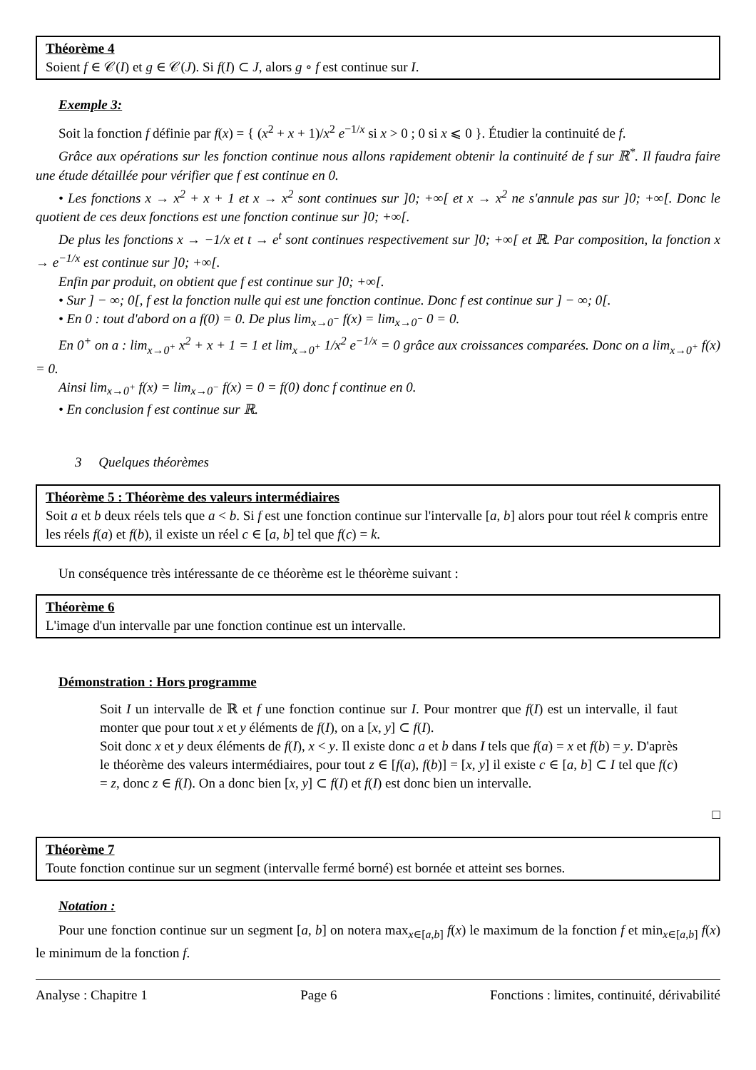Théorème 4
Soient f ∈ 𝒞(I) et g ∈ 𝒞(J). Si f(I) ⊂ J, alors g ∘ f est continue sur I.
Exemple 3:
Soit la fonction f définie par f(x) = { (x<sup>2</sup> + x + 1)/x<sup>2</sup> e<sup>−1/x</sup> si x > 0 ; 0 si x ⩽ 0 }. Étudier la continuité de f.
Grâce aux opérations sur les fonction continue nous allons rapidement obtenir la continuité de f sur ℝ<sup>*</sup>. Il faudra faire une étude détaillée pour vérifier que f est continue en 0.
• Les fonctions x → x<sup>2</sup> + x + 1 et x → x<sup>2</sup> sont continues sur ]0; +∞[ et x → x<sup>2</sup> ne s'annule pas sur ]0; +∞[. Donc le quotient de ces deux fonctions est une fonction continue sur ]0; +∞[.
De plus les fonctions x → −1/x et t → e<sup>t</sup> sont continues respectivement sur ]0; +∞[ et ℝ. Par composition, la fonction x → e<sup>−1/x</sup> est continue sur ]0; +∞[.
Enfin par produit, on obtient que f est continue sur ]0; +∞[.
• Sur ] − ∞; 0[, f est la fonction nulle qui est une fonction continue. Donc f est continue sur ] − ∞; 0[.
• En 0 : tout d'abord on a f(0) = 0. De plus lim<sub>x→0<sup>−</sup></sub> f(x) = lim<sub>x→0<sup>−</sup></sub> 0 = 0.
En 0<sup>+</sup> on a : lim<sub>x→0<sup>+</sup></sub> x<sup>2</sup> + x + 1 = 1 et lim<sub>x→0<sup>+</sup></sub> 1/x<sup>2</sup> e<sup>−1/x</sup> = 0 grâce aux croissances comparées. Donc on a lim<sub>x→0<sup>+</sup></sub> f(x) = 0.
Ainsi lim<sub>x→0<sup>+</sup></sub> f(x) = lim<sub>x→0<sup>−</sup></sub> f(x) = 0 = f(0) donc f continue en 0.
• En conclusion f est continue sur ℝ.
3 Quelques théorèmes
Théorème 5 : Théorème des valeurs intermédiaires
Soit a et b deux réels tels que a < b. Si f est une fonction continue sur l'intervalle [a, b] alors pour tout réel k compris entre les réels f(a) et f(b), il existe un réel c ∈ [a, b] tel que f(c) = k.
Un conséquence très intéressante de ce théorème est le théorème suivant :
Théorème 6
L'image d'un intervalle par une fonction continue est un intervalle.
Démonstration : Hors programme
Soit I un intervalle de ℝ et f une fonction continue sur I. Pour montrer que f(I) est un intervalle, il faut monter que pour tout x et y éléments de f(I), on a [x, y] ⊂ f(I).
Soit donc x et y deux éléments de f(I), x < y. Il existe donc a et b dans I tels que f(a) = x et f(b) = y. D'après le théorème des valeurs intermédiaires, pour tout z ∈ [f(a), f(b)] = [x, y] il existe c ∈ [a, b] ⊂ I tel que f(c) = z, donc z ∈ f(I). On a donc bien [x, y] ⊂ f(I) et f(I) est donc bien un intervalle.
□
Théorème 7
Toute fonction continue sur un segment (intervalle fermé borné) est bornée et atteint ses bornes.
Notation :
Pour une fonction continue sur un segment [a, b] on notera max<sub>x∈[a,b]</sub> f(x) le maximum de la fonction f et min<sub>x∈[a,b]</sub> f(x) le minimum de la fonction f.
Analyse : Chapitre 1 Page 6 Fonctions : limites, continuité, dérivabilité